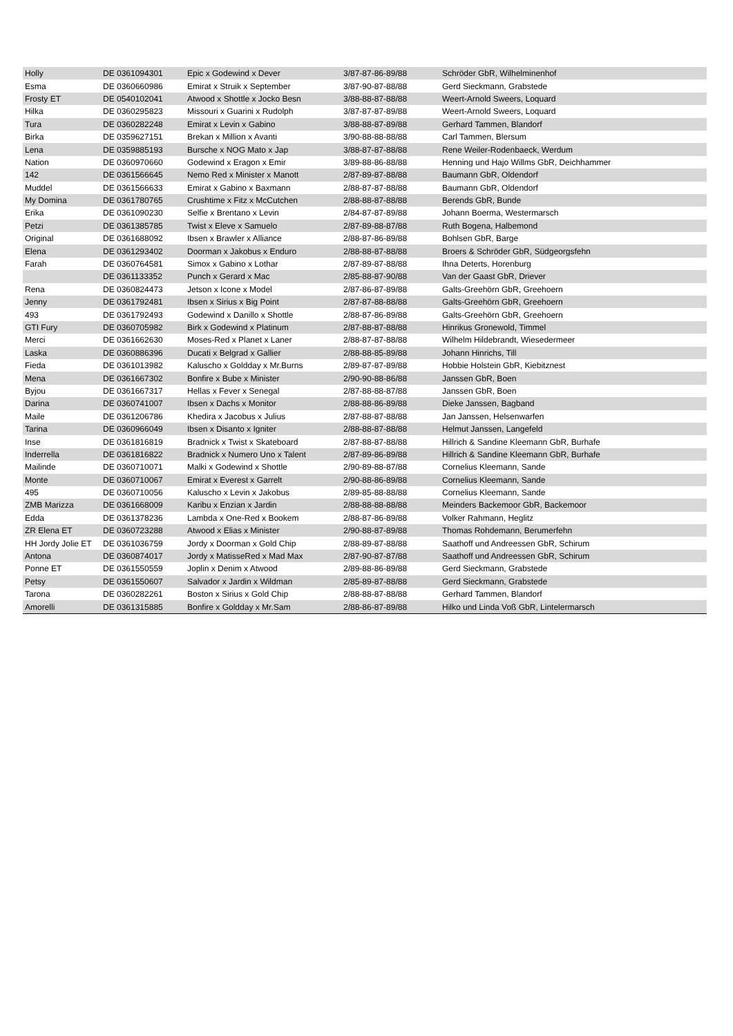| Holly | DE 0361094301 | Epic x Godewind x Dever | 3/87-87-86-89/88 | Schröder GbR, Wilhelminenhof |
| Esma | DE 0360660986 | Emirat x Struik x September | 3/87-90-87-88/88 | Gerd Sieckmann, Grabstede |
| Frosty ET | DE 0540102041 | Atwood x Shottle x Jocko Besn | 3/88-88-87-88/88 | Weert-Arnold Sweers, Loquard |
| Hilka | DE 0360295823 | Missouri x Guarini x Rudolph | 3/87-87-87-89/88 | Weert-Arnold Sweers, Loquard |
| Tura | DE 0360282248 | Emirat x Levin x Gabino | 3/88-88-87-89/88 | Gerhard Tammen, Blandorf |
| Birka | DE 0359627151 | Brekan x Million x Avanti | 3/90-88-88-88/88 | Carl Tammen, Blersum |
| Lena | DE 0359885193 | Bursche x NOG Mato x Jap | 3/88-87-87-88/88 | Rene Weiler-Rodenbaeck, Werdum |
| Nation | DE 0360970660 | Godewind x Eragon x Emir | 3/89-88-86-88/88 | Henning und Hajo Willms GbR, Deichhammer |
| 142 | DE 0361566645 | Nemo Red x Minister x Manott | 2/87-89-87-88/88 | Baumann GbR, Oldendorf |
| Muddel | DE 0361566633 | Emirat x Gabino x Baxmann | 2/88-87-87-88/88 | Baumann GbR, Oldendorf |
| My Domina | DE 0361780765 | Crushtime x Fitz x McCutchen | 2/88-88-87-88/88 | Berends GbR, Bunde |
| Erika | DE 0361090230 | Selfie x Brentano x Levin | 2/84-87-87-89/88 | Johann Boerma, Westermarsch |
| Petzi | DE 0361385785 | Twist x Eleve x Samuelo | 2/87-89-88-87/88 | Ruth Bogena, Halbemond |
| Original | DE 0361688092 | Ibsen x Brawler x Alliance | 2/88-87-86-89/88 | Bohlsen GbR, Barge |
| Elena | DE 0361293402 | Doorman x Jakobus x Enduro | 2/88-88-87-88/88 | Broers & Schröder GbR, Südgeorgsfehn |
| Farah | DE 0360764581 | Simox x Gabino x Lothar | 2/87-89-87-88/88 | Ihna Deterts, Horenburg |
| | DE 0361133352 | Punch x Gerard x Mac | 2/85-88-87-90/88 | Van der Gaast GbR, Driever |
| Rena | DE 0360824473 | Jetson x Icone x Model | 2/87-86-87-89/88 | Galts-Greehörn GbR, Greehoern |
| Jenny | DE 0361792481 | Ibsen x Sirius x Big Point | 2/87-87-88-88/88 | Galts-Greehörn GbR, Greehoern |
| 493 | DE 0361792493 | Godewind x Danillo x Shottle | 2/88-87-86-89/88 | Galts-Greehörn GbR, Greehoern |
| GTI Fury | DE 0360705982 | Birk x Godewind x Platinum | 2/87-88-87-88/88 | Hinrikus Gronewold, Timmel |
| Merci | DE 0361662630 | Moses-Red x Planet x Laner | 2/88-87-87-88/88 | Wilhelm Hildebrandt, Wiesedermeer |
| Laska | DE 0360886396 | Ducati x Belgrad x Gallier | 2/88-88-85-89/88 | Johann Hinrichs, Till |
| Fieda | DE 0361013982 | Kaluscho x Goldday x Mr.Burns | 2/89-87-87-89/88 | Hobbie Holstein GbR, Kiebitznest |
| Mena | DE 0361667302 | Bonfire x Bube x Minister | 2/90-90-88-86/88 | Janssen GbR, Boen |
| Byjou | DE 0361667317 | Hellas x Fever x Senegal | 2/87-88-88-87/88 | Janssen GbR, Boen |
| Darina | DE 0360741007 | Ibsen x Dachs x Monitor | 2/88-88-86-89/88 | Dieke Janssen, Bagband |
| Maile | DE 0361206786 | Khedira x Jacobus x Julius | 2/87-88-87-88/88 | Jan Janssen, Helsenwarfen |
| Tarina | DE 0360966049 | Ibsen x Disanto x Igniter | 2/88-88-87-88/88 | Helmut Janssen, Langefeld |
| Inse | DE 0361816819 | Bradnick x Twist x Skateboard | 2/87-88-87-88/88 | Hillrich & Sandine Kleemann GbR, Burhafe |
| Inderrella | DE 0361816822 | Bradnick x Numero Uno x Talent | 2/87-89-86-89/88 | Hillrich & Sandine Kleemann GbR, Burhafe |
| Mailinde | DE 0360710071 | Malki x Godewind x Shottle | 2/90-89-88-87/88 | Cornelius Kleemann, Sande |
| Monte | DE 0360710067 | Emirat x Everest x Garrelt | 2/90-88-86-89/88 | Cornelius Kleemann, Sande |
| 495 | DE 0360710056 | Kaluscho x Levin x Jakobus | 2/89-85-88-88/88 | Cornelius Kleemann, Sande |
| ZMB Marizza | DE 0361668009 | Karibu x Enzian x Jardin | 2/88-88-88-88/88 | Meinders Backemoor GbR, Backemoor |
| Edda | DE 0361378236 | Lambda x One-Red x Bookem | 2/88-87-86-89/88 | Volker Rahmann, Heglitz |
| ZR Elena ET | DE 0360723288 | Atwood x Elias x Minister | 2/90-88-87-89/88 | Thomas Rohdemann, Berumerfehn |
| HH Jordy Jolie ET | DE 0361036759 | Jordy x Doorman x Gold Chip | 2/88-89-87-88/88 | Saathoff und Andreessen GbR, Schirum |
| Antona | DE 0360874017 | Jordy x MatisseRed x Mad Max | 2/87-90-87-87/88 | Saathoff und Andreessen GbR, Schirum |
| Ponne ET | DE 0361550559 | Joplin x Denim x Atwood | 2/89-88-86-89/88 | Gerd Sieckmann, Grabstede |
| Petsy | DE 0361550607 | Salvador x Jardin x Wildman | 2/85-89-87-88/88 | Gerd Sieckmann, Grabstede |
| Tarona | DE 0360282261 | Boston x Sirius x Gold Chip | 2/88-88-87-88/88 | Gerhard Tammen, Blandorf |
| Amorelli | DE 0361315885 | Bonfire x Goldday x Mr.Sam | 2/88-86-87-89/88 | Hilko und Linda Voß GbR, Lintelermarsch |